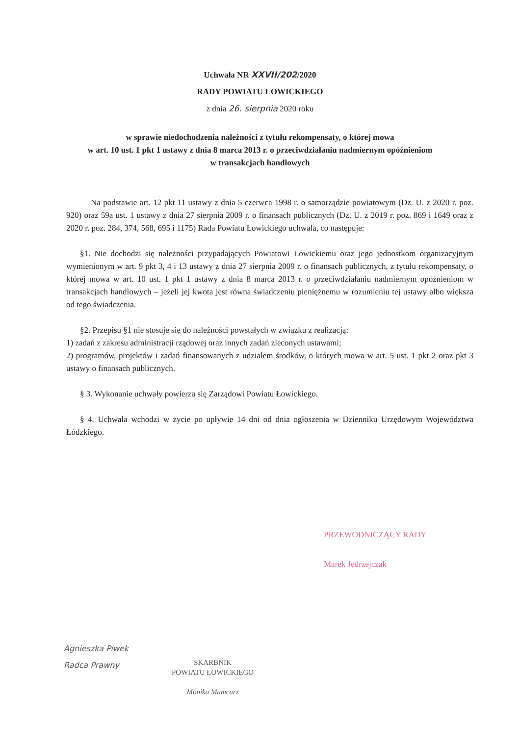Uchwała NR XXVII/202/2020
RADY POWIATU ŁOWICKIEGO
z dnia 26. sierpnia 2020 roku
w sprawie niedochodzenia należności z tytułu rekompensaty, o której mowa
w art. 10 ust. 1 pkt 1 ustawy z dnia 8 marca 2013 r. o przeciwdziałaniu nadmiernym opóźnieniom
w transakcjach handlowych
Na podstawie art. 12 pkt 11 ustawy z dnia 5 czerwca 1998 r. o samorządzie powiatowym (Dz. U. z 2020 r. poz. 920) oraz 59a ust. 1 ustawy z dnia 27 sierpnia 2009 r. o finansach publicznych (Dz. U. z 2019 r. poz. 869 i 1649 oraz z 2020 r. poz. 284, 374, 568, 695 i 1175) Rada Powiatu Łowickiego uchwala, co następuje:
§1. Nie dochodzi się należności przypadających Powiatowi Łowickiemu oraz jego jednostkom organizacyjnym wymienionym w art. 9 pkt 3, 4 i 13 ustawy z dnia 27 sierpnia 2009 r. o finansach publicznych, z tytułu rekompensaty, o której mowa w art. 10 ust. 1 pkt 1 ustawy z dnia 8 marca 2013 r. o przeciwdziałaniu nadmiernym opóźnieniom w transakcjach handlowych – jeżeli jej kwota jest równa świadczeniu pieniężnemu w rozumieniu tej ustawy albo większa od tego świadczenia.
§2. Przepisu §1 nie stosuje się do należności powstałych w związku z realizacją:
1) zadań z zakresu administracji rządowej oraz innych zadań zleconych ustawami;
2) programów, projektów i zadań finansowanych z udziałem środków, o których mowa w art. 5 ust. 1 pkt 2 oraz pkt 3 ustawy o finansach publicznych.
§ 3. Wykonanie uchwały powierza się Zarządowi Powiatu Łowickiego.
§ 4. Uchwała wchodzi w życie po upływie 14 dni od dnia ogłoszenia w Dzienniku Urzędowym Województwa Łódzkiego.
PRZEWODNICZĄCY RADY
Marek Jędrzejczak
Agnieszka Piwek
Radca Prawny
SKARBNIK
POWIATU ŁOWICKIEGO
Monika Mamcarz